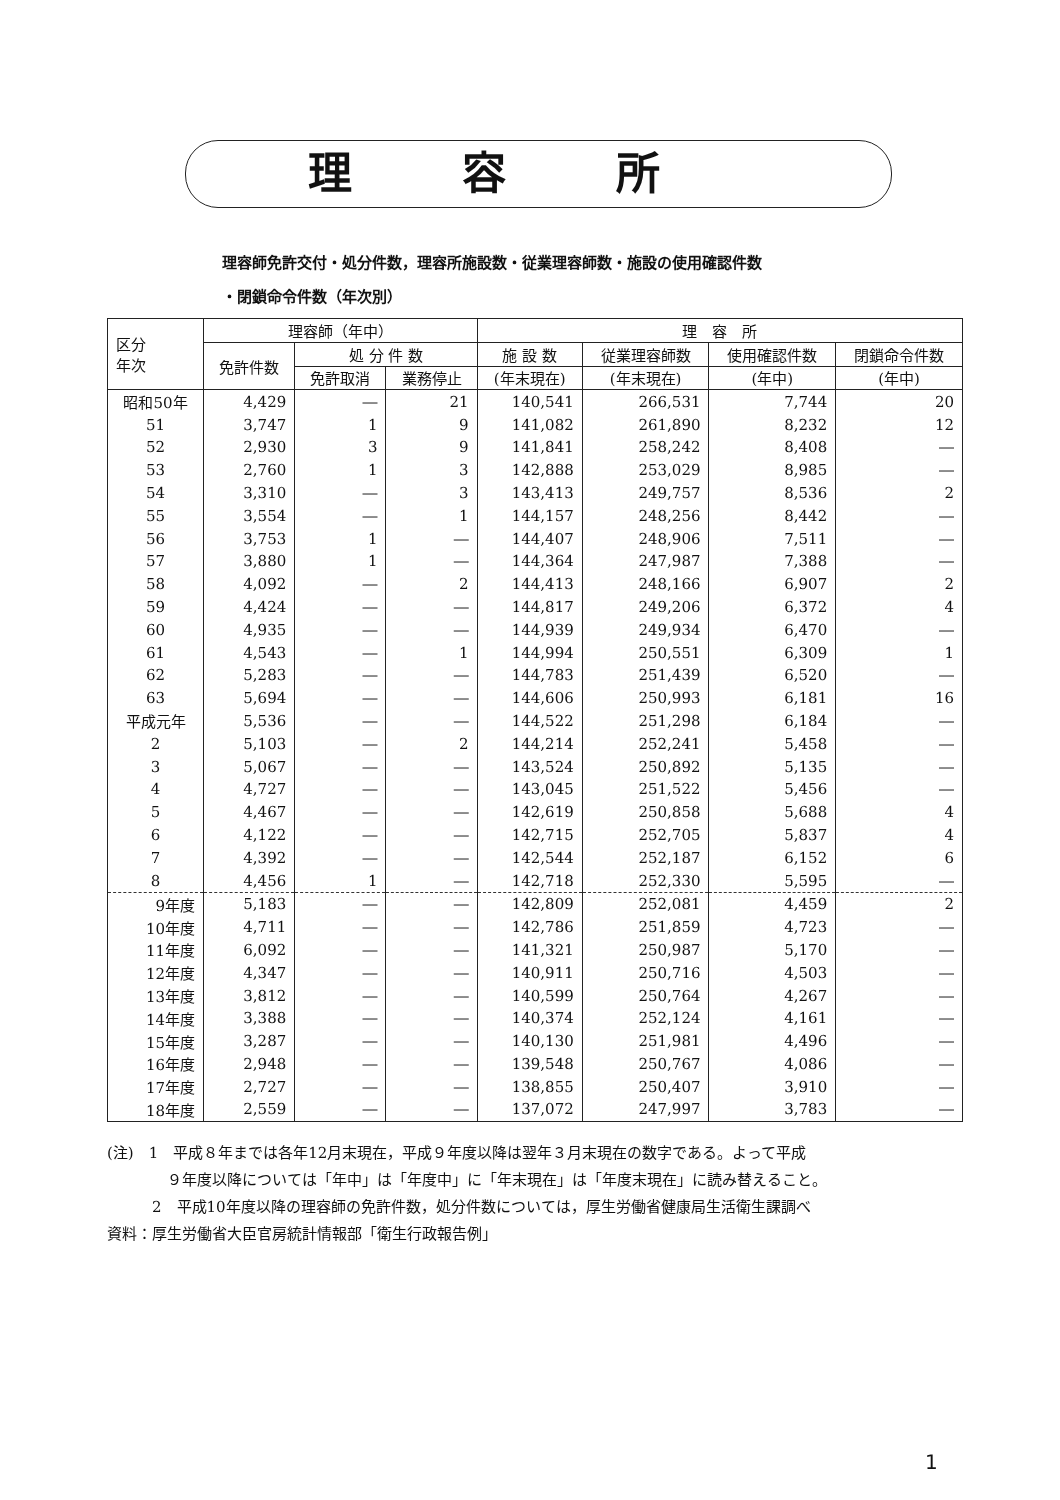理容所
理容師免許交付・処分件数，理容所施設数・従業理容師数・施設の使用確認件数
・閉鎖命令件数（年次別）
| 区分 年次 | 理容師（年中） | | | 理 容 所 | | | |
| --- | --- | --- | --- | --- | --- | --- | --- |
| | 免許件数 | 処 分 件 数 | | 施 設 数 | 従業理容師数 | 使用確認件数 | 閉鎖命令件数 |
| | | 免許取消 | 業務停止 | (年末現在) | (年末現在) | (年中) | (年中) |
| 昭和50年 | 4,429 | ― | 21 | 140,541 | 266,531 | 7,744 | 20 |
| 51 | 3,747 | 1 | 9 | 141,082 | 261,890 | 8,232 | 12 |
| 52 | 2,930 | 3 | 9 | 141,841 | 258,242 | 8,408 | ― |
| 53 | 2,760 | 1 | 3 | 142,888 | 253,029 | 8,985 | ― |
| 54 | 3,310 | ― | 3 | 143,413 | 249,757 | 8,536 | 2 |
| 55 | 3,554 | ― | 1 | 144,157 | 248,256 | 8,442 | ― |
| 56 | 3,753 | 1 | ― | 144,407 | 248,906 | 7,511 | ― |
| 57 | 3,880 | 1 | ― | 144,364 | 247,987 | 7,388 | ― |
| 58 | 4,092 | ― | 2 | 144,413 | 248,166 | 6,907 | 2 |
| 59 | 4,424 | ― | ― | 144,817 | 249,206 | 6,372 | 4 |
| 60 | 4,935 | ― | ― | 144,939 | 249,934 | 6,470 | ― |
| 61 | 4,543 | ― | 1 | 144,994 | 250,551 | 6,309 | 1 |
| 62 | 5,283 | ― | ― | 144,783 | 251,439 | 6,520 | ― |
| 63 | 5,694 | ― | ― | 144,606 | 250,993 | 6,181 | 16 |
| 平成元年 | 5,536 | ― | ― | 144,522 | 251,298 | 6,184 | ― |
| 2 | 5,103 | ― | 2 | 144,214 | 252,241 | 5,458 | ― |
| 3 | 5,067 | ― | ― | 143,524 | 250,892 | 5,135 | ― |
| 4 | 4,727 | ― | ― | 143,045 | 251,522 | 5,456 | ― |
| 5 | 4,467 | ― | ― | 142,619 | 250,858 | 5,688 | 4 |
| 6 | 4,122 | ― | ― | 142,715 | 252,705 | 5,837 | 4 |
| 7 | 4,392 | ― | ― | 142,544 | 252,187 | 6,152 | 6 |
| 8 | 4,456 | 1 | ― | 142,718 | 252,330 | 5,595 | ― |
| 9年度 | 5,183 | ― | ― | 142,809 | 252,081 | 4,459 | 2 |
| 10年度 | 4,711 | ― | ― | 142,786 | 251,859 | 4,723 | ― |
| 11年度 | 6,092 | ― | ― | 141,321 | 250,987 | 5,170 | ― |
| 12年度 | 4,347 | ― | ― | 140,911 | 250,716 | 4,503 | ― |
| 13年度 | 3,812 | ― | ― | 140,599 | 250,764 | 4,267 | ― |
| 14年度 | 3,388 | ― | ― | 140,374 | 252,124 | 4,161 | ― |
| 15年度 | 3,287 | ― | ― | 140,130 | 251,981 | 4,496 | ― |
| 16年度 | 2,948 | ― | ― | 139,548 | 250,767 | 4,086 | ― |
| 17年度 | 2,727 | ― | ― | 138,855 | 250,407 | 3,910 | ― |
| 18年度 | 2,559 | ― | ― | 137,072 | 247,997 | 3,783 | ― |
(注)　1　平成８年までは各年12月末現在，平成９年度以降は翌年３月末現在の数字である。よって平成
　　　　９年度以降については「年中」は「年度中」に「年末現在」は「年度末現在」に読み替えること。
　　　2　平成10年度以降の理容師の免許件数，処分件数については，厚生労働省健康局生活衛生課調べ
資料：厚生労働省大臣官房統計情報部「衛生行政報告例」
1